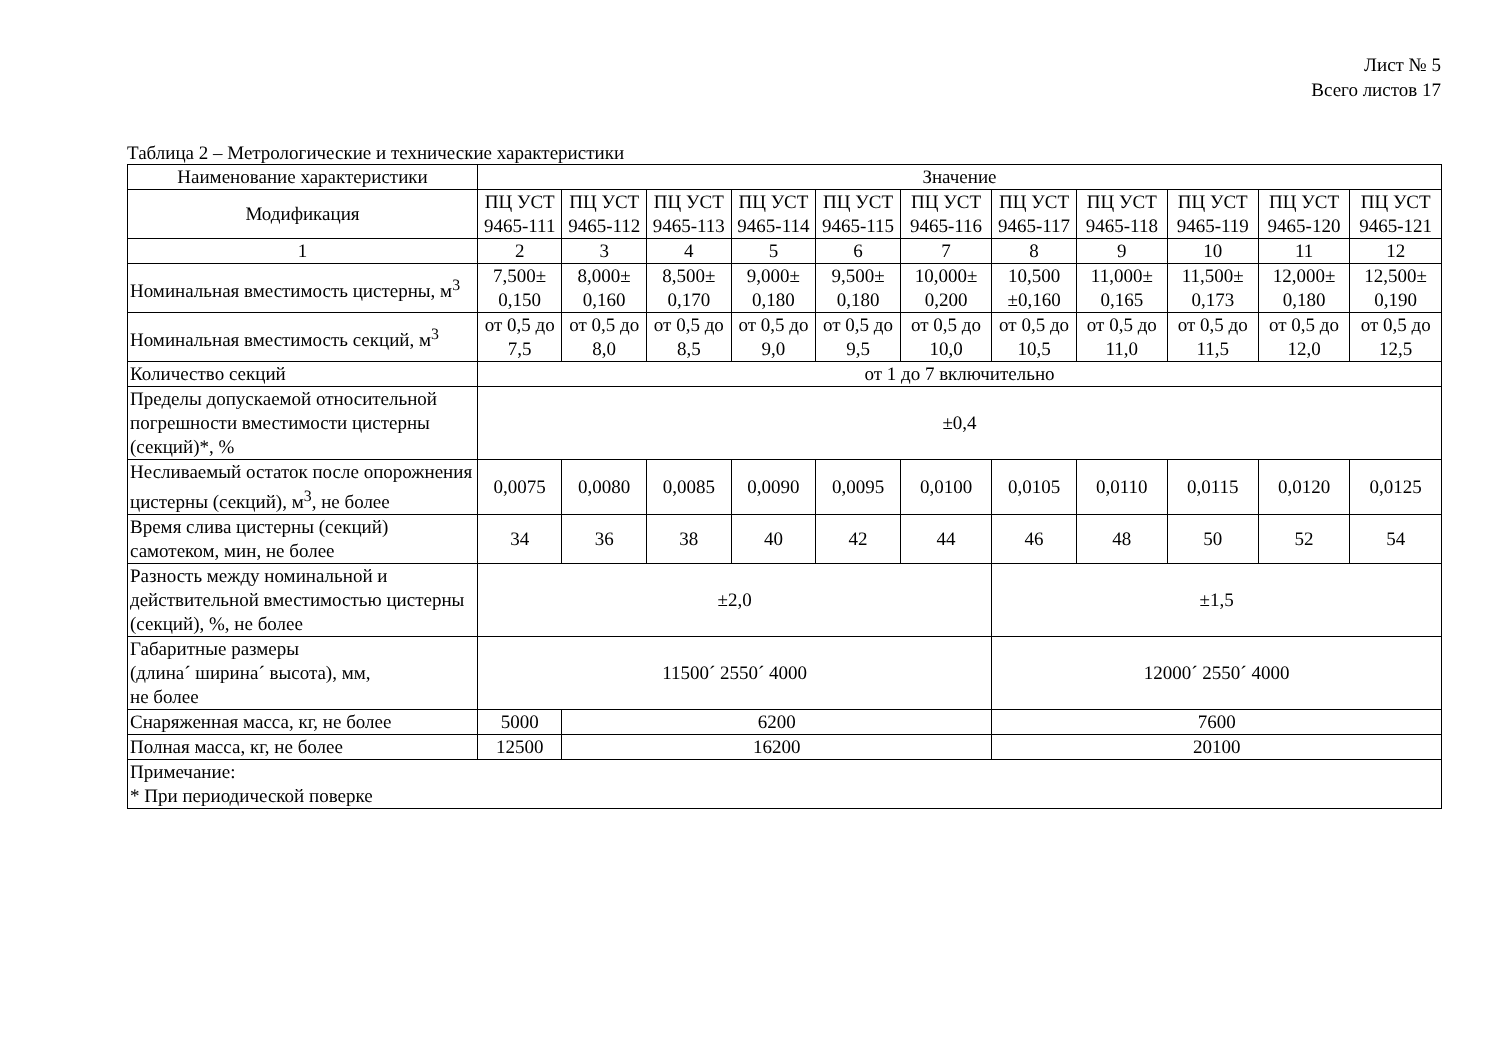Лист № 5
Всего листов 17
Таблица 2 – Метрологические и технические характеристики
| Наименование характеристики | Значение | | | | | | | | | | |
| --- | --- | --- | --- | --- | --- | --- | --- | --- | --- | --- | --- |
| Модификация | ПЦ УСТ 9465-111 | ПЦ УСТ 9465-112 | ПЦ УСТ 9465-113 | ПЦ УСТ 9465-114 | ПЦ УСТ 9465-115 | ПЦ УСТ 9465-116 | ПЦ УСТ 9465-117 | ПЦ УСТ 9465-118 | ПЦ УСТ 9465-119 | ПЦ УСТ 9465-120 | ПЦ УСТ 9465-121 |
| 1 | 2 | 3 | 4 | 5 | 6 | 7 | 8 | 9 | 10 | 11 | 12 |
| Номинальная вместимость цистерны, м<sup>3</sup> | 7,500± 0,150 | 8,000± 0,160 | 8,500± 0,170 | 9,000± 0,180 | 9,500± 0,180 | 10,000± 0,200 | 10,500 ±0,160 | 11,000± 0,165 | 11,500± 0,173 | 12,000± 0,180 | 12,500± 0,190 |
| Номинальная вместимость секций, м<sup>3</sup> | от 0,5 до 7,5 | от 0,5 до 8,0 | от 0,5 до 8,5 | от 0,5 до 9,0 | от 0,5 до 9,5 | от 0,5 до 10,0 | от 0,5 до 10,5 | от 0,5 до 11,0 | от 0,5 до 11,5 | от 0,5 до 12,0 | от 0,5 до 12,5 |
| Количество секций | от 1 до 7 включительно | | | | | | | | | | |
| Пределы допускаемой относительной погрешности вместимости цистерны (секций)*, % | ±0,4 | | | | | | | | | | |
| Несливаемый остаток после опорожнения цистерны (секций), м<sup>3</sup>, не более | 0,0075 | 0,0080 | 0,0085 | 0,0090 | 0,0095 | 0,0100 | 0,0105 | 0,0110 | 0,0115 | 0,0120 | 0,0125 |
| Время слива цистерны (секций) самотеком, мин, не более | 34 | 36 | 38 | 40 | 42 | 44 | 46 | 48 | 50 | 52 | 54 |
| Разность между номинальной и действительной вместимостью цистерны (секций), %, не более | ±2,0 | | | | | | ±1,5 | | | | |
| Габаритные размеры (длина´ ширина´ высота), мм, не более | 11500´ 2550´ 4000 | | | | | | 12000´ 2550´ 4000 | | | | |
| Снаряженная масса, кг, не более | 5000 | 6200 | | | | | 7600 | | | | |
| Полная масса, кг, не более | 12500 | 16200 | | | | | 20100 | | | | |
| Примечание: * При периодической поверке | | | | | | | | | | | |